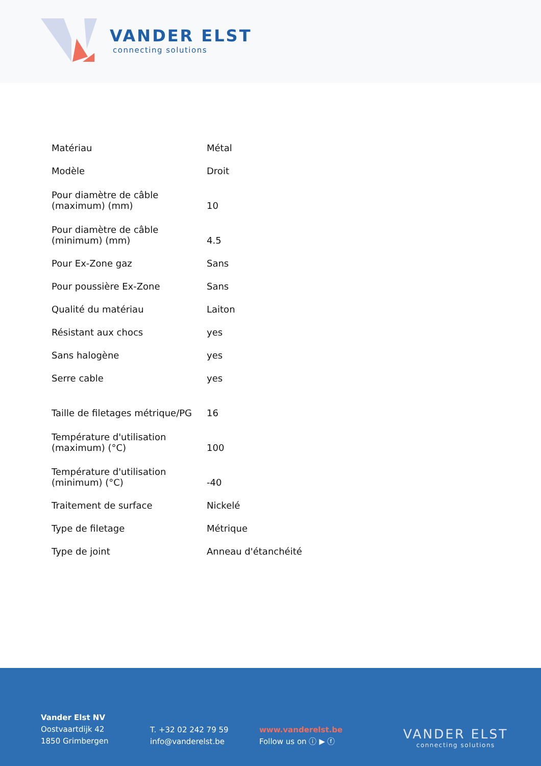VANDER ELST
connecting solutions
| Matériau | Métal |
| Modèle | Droit |
| Pour diamètre de câble (maximum) (mm) | 10 |
| Pour diamètre de câble (minimum) (mm) | 4.5 |
| Pour Ex-Zone gaz | Sans |
| Pour poussière Ex-Zone | Sans |
| Qualité du matériau | Laiton |
| Résistant aux chocs | yes |
| Sans halogène | yes |
| Serre cable | yes |
| Taille de filetages métrique/PG | 16 |
| Température d'utilisation (maximum) (°C) | 100 |
| Température d'utilisation (minimum) (°C) | -40 |
| Traitement de surface | Nickelé |
| Type de filetage | Métrique |
| Type de joint | Anneau d'étanchéité |
Vander Elst NV
Oostvaartdijk 42
1850 Grimbergen
T. +32 02 242 79 59
info@vanderelst.be
www.vanderelst.be
Follow us on ⓘ ▶ ⓕ
VANDER ELST
connecting solutions